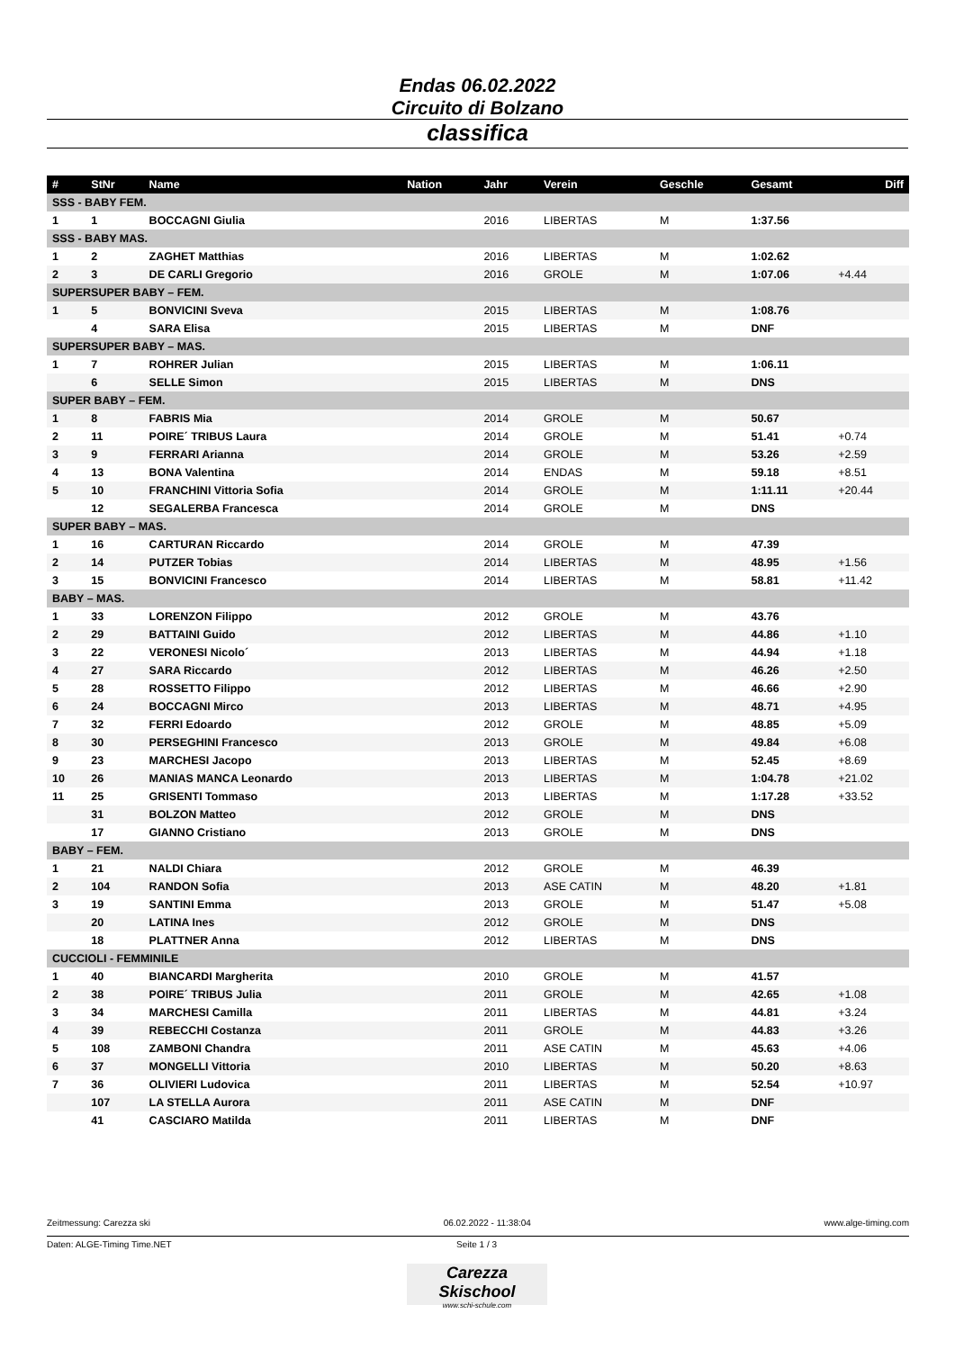Endas 06.02.2022
Circuito di Bolzano
classifica
| # | StNr | Name | Nation | Jahr | Verein | Geschle | Gesamt | Diff |
| --- | --- | --- | --- | --- | --- | --- | --- | --- |
| SSS - BABY FEM. | | | | | | | | |
| 1 | 1 | BOCCAGNI Giulia | | 2016 | LIBERTAS | M | 1:37.56 | |
| SSS - BABY MAS. | | | | | | | | |
| 1 | 2 | ZAGHET Matthias | | 2016 | LIBERTAS | M | 1:02.62 | |
| 2 | 3 | DE CARLI Gregorio | | 2016 | GROLE | M | 1:07.06 | +4.44 |
| SUPERSUPER BABY – FEM. | | | | | | | | |
| 1 | 5 | BONVICINI Sveva | | 2015 | LIBERTAS | M | 1:08.76 | |
| | 4 | SARA Elisa | | 2015 | LIBERTAS | M | DNF | |
| SUPERSUPER BABY – MAS. | | | | | | | | |
| 1 | 7 | ROHRER Julian | | 2015 | LIBERTAS | M | 1:06.11 | |
| | 6 | SELLE Simon | | 2015 | LIBERTAS | M | DNS | |
| SUPER BABY – FEM. | | | | | | | | |
| 1 | 8 | FABRIS Mia | | 2014 | GROLE | M | 50.67 | |
| 2 | 11 | POIRE´ TRIBUS Laura | | 2014 | GROLE | M | 51.41 | +0.74 |
| 3 | 9 | FERRARI Arianna | | 2014 | GROLE | M | 53.26 | +2.59 |
| 4 | 13 | BONA Valentina | | 2014 | ENDAS | M | 59.18 | +8.51 |
| 5 | 10 | FRANCHINI Vittoria Sofia | | 2014 | GROLE | M | 1:11.11 | +20.44 |
| | 12 | SEGALERBA Francesca | | 2014 | GROLE | M | DNS | |
| SUPER BABY – MAS. | | | | | | | | |
| 1 | 16 | CARTURAN Riccardo | | 2014 | GROLE | M | 47.39 | |
| 2 | 14 | PUTZER Tobias | | 2014 | LIBERTAS | M | 48.95 | +1.56 |
| 3 | 15 | BONVICINI Francesco | | 2014 | LIBERTAS | M | 58.81 | +11.42 |
| BABY – MAS. | | | | | | | | |
| 1 | 33 | LORENZON Filippo | | 2012 | GROLE | M | 43.76 | |
| 2 | 29 | BATTAINI Guido | | 2012 | LIBERTAS | M | 44.86 | +1.10 |
| 3 | 22 | VERONESI Nicolo´ | | 2013 | LIBERTAS | M | 44.94 | +1.18 |
| 4 | 27 | SARA Riccardo | | 2012 | LIBERTAS | M | 46.26 | +2.50 |
| 5 | 28 | ROSSETTO Filippo | | 2012 | LIBERTAS | M | 46.66 | +2.90 |
| 6 | 24 | BOCCAGNI Mirco | | 2013 | LIBERTAS | M | 48.71 | +4.95 |
| 7 | 32 | FERRI Edoardo | | 2012 | GROLE | M | 48.85 | +5.09 |
| 8 | 30 | PERSEGHINI Francesco | | 2013 | GROLE | M | 49.84 | +6.08 |
| 9 | 23 | MARCHESI Jacopo | | 2013 | LIBERTAS | M | 52.45 | +8.69 |
| 10 | 26 | MANIAS MANCA Leonardo | | 2013 | LIBERTAS | M | 1:04.78 | +21.02 |
| 11 | 25 | GRISENTI Tommaso | | 2013 | LIBERTAS | M | 1:17.28 | +33.52 |
| | 31 | BOLZON Matteo | | 2012 | GROLE | M | DNS | |
| | 17 | GIANNO Cristiano | | 2013 | GROLE | M | DNS | |
| BABY – FEM. | | | | | | | | |
| 1 | 21 | NALDI Chiara | | 2012 | GROLE | M | 46.39 | |
| 2 | 104 | RANDON Sofia | | 2013 | ASE CATIN | M | 48.20 | +1.81 |
| 3 | 19 | SANTINI Emma | | 2013 | GROLE | M | 51.47 | +5.08 |
| | 20 | LATINA Ines | | 2012 | GROLE | M | DNS | |
| | 18 | PLATTNER Anna | | 2012 | LIBERTAS | M | DNS | |
| CUCCIOLI - FEMMINILE | | | | | | | | |
| 1 | 40 | BIANCARDI Margherita | | 2010 | GROLE | M | 41.57 | |
| 2 | 38 | POIRE´ TRIBUS Julia | | 2011 | GROLE | M | 42.65 | +1.08 |
| 3 | 34 | MARCHESI Camilla | | 2011 | LIBERTAS | M | 44.81 | +3.24 |
| 4 | 39 | REBECCHI Costanza | | 2011 | GROLE | M | 44.83 | +3.26 |
| 5 | 108 | ZAMBONI Chandra | | 2011 | ASE CATIN | M | 45.63 | +4.06 |
| 6 | 37 | MONGELLI Vittoria | | 2010 | LIBERTAS | M | 50.20 | +8.63 |
| 7 | 36 | OLIVIERI Ludovica | | 2011 | LIBERTAS | M | 52.54 | +10.97 |
| | 107 | LA STELLA Aurora | | 2011 | ASE CATIN | M | DNF | |
| | 41 | CASCIARO Matilda | | 2011 | LIBERTAS | M | DNF | |
Zeitmessung: Carezza ski 06.02.2022 - 11:38:04 www.alge-timing.com
Daten: ALGE-Timing Time.NET Seite 1 / 3
Carezza Skischool
www.schi-schule.com